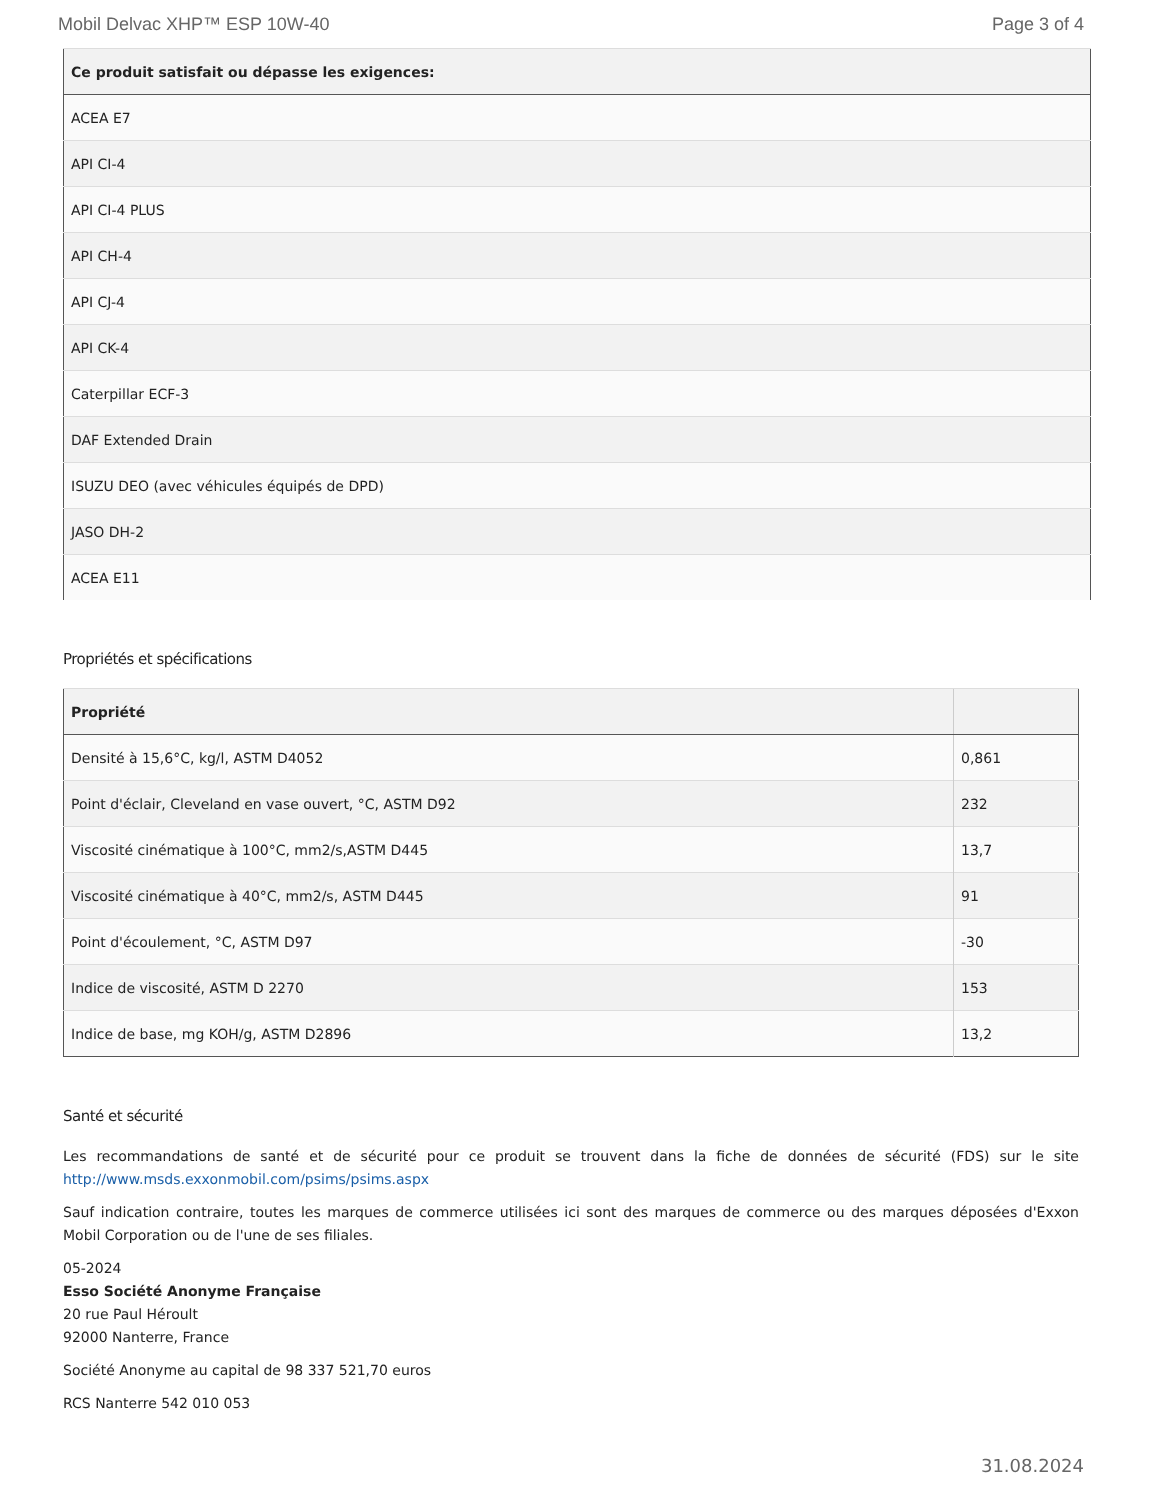Mobil Delvac XHP™ ESP 10W-40 Page 3 of 4
| Ce produit satisfait ou dépasse les exigences: |
| --- |
| ACEA E7 |
| API CI-4 |
| API CI-4 PLUS |
| API CH-4 |
| API CJ-4 |
| API CK-4 |
| Caterpillar ECF-3 |
| DAF Extended Drain |
| ISUZU DEO (avec véhicules équipés de DPD) |
| JASO DH-2 |
| ACEA E11 |
Propriétés et spécifications
| Propriété | |
| --- | --- |
| Densité à 15,6°C, kg/l, ASTM D4052 | 0,861 |
| Point d'éclair, Cleveland en vase ouvert, °C, ASTM D92 | 232 |
| Viscosité cinématique à 100°C, mm2/s,ASTM D445 | 13,7 |
| Viscosité cinématique à 40°C, mm2/s, ASTM D445 | 91 |
| Point d'écoulement, °C, ASTM D97 | -30 |
| Indice de viscosité, ASTM D 2270 | 153 |
| Indice de base, mg KOH/g, ASTM D2896 | 13,2 |
Santé et sécurité
Les recommandations de santé et de sécurité pour ce produit se trouvent dans la fiche de données de sécurité (FDS) sur le site http://www.msds.exxonmobil.com/psims/psims.aspx
Sauf indication contraire, toutes les marques de commerce utilisées ici sont des marques de commerce ou des marques déposées d'Exxon Mobil Corporation ou de l'une de ses filiales.
05-2024
Esso Société Anonyme Française
20 rue Paul Héroult
92000 Nanterre, France
Société Anonyme au capital de 98 337 521,70 euros
RCS Nanterre 542 010 053
31.08.2024